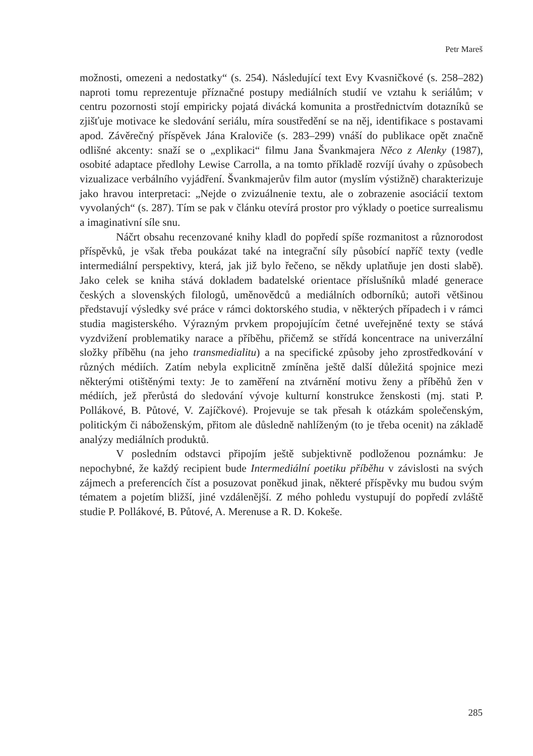Petr Mareš
možnosti, omezeni a nedostatky“ (s. 254). Následující text Evy Kvasničkové (s. 258–282) naproti tomu reprezentuje příznačné postupy mediálních studií ve vztahu k seriálům; v centru pozornosti stojí empiricky pojatá divácká komunita a prostřednictvím dotazníků se zjišťuje motivace ke sledování seriálu, míra soustředění se na něj, identifikace s postavami apod. Závěrečný příspěvek Jána Kraloviče (s. 283–299) vnáší do publikace opět značně odlišné akcenty: snaží se o „explikaci“ filmu Jana Švankmajera Něco z Alenky (1987), osobité adaptace předlohy Lewise Carrolla, a na tomto příkladě rozvíjí úvahy o způsobech vizualizace verbálního vyjádření. Švankmajerův film autor (myslím výstižně) charakterizuje jako hravou interpretaci: „Nejde o zvizuálnenie textu, ale o zobrazenie asociácií textom vyvolaných“ (s. 287). Tím se pak v článku otevírá prostor pro výklady o poetice surrealismu a imaginativní síle snu.
Náčrt obsahu recenzované knihy kladl do popředí spíše rozmanitost a různorodost příspěvků, je však třeba poukázat také na integrační síly působící napříč texty (vedle intermediální perspektivy, která, jak již bylo řečeno, se někdy uplatňuje jen dosti slabě). Jako celek se kniha stává dokladem badatelské orientace příslušníků mladé generace českých a slovenských filologů, uměnovědců a mediálních odborníků; autoři většinou představují výsledky své práce v rámci doktorského studia, v některých případech i v rámci studia magisterského. Výrazným prvkem propojujícím četné uveřejněné texty se stává vyzdvižení problematiky narace a příběhu, přičemž se střídá koncentrace na univerzální složky příběhu (na jeho transmedialitu) a na specifické způsoby jeho zprostředkování v různých médiích. Zatím nebyla explicitně zmíněna ještě další důležitá spojnice mezi některými otištěnými texty: Je to zaměření na ztvárnění motivu ženy a příběhů žen v médiích, jež přerůstá do sledování vývoje kulturní konstrukce ženskosti (mj. stati P. Pollákové, B. Půtové, V. Zajíčkové). Projevuje se tak přesah k otázkám společenským, politickým či náboženským, přitom ale důsledně nahlíženým (to je třeba ocenit) na základě analýzy mediálních produktů.
V posledním odstavci připojím ještě subjektivně podloženou poznámku: Je nepochybné, že každý recipient bude Intermediální poetiku příběhu v závislosti na svých zájmech a preferencích číst a posuzovat poněkud jinak, některé příspěvky mu budou svým tématem a pojetím bližší, jiné vzdálenější. Z mého pohledu vystupují do popředí zvláště studie P. Pollákové, B. Půtové, A. Merenuse a R. D. Kokeše.
285